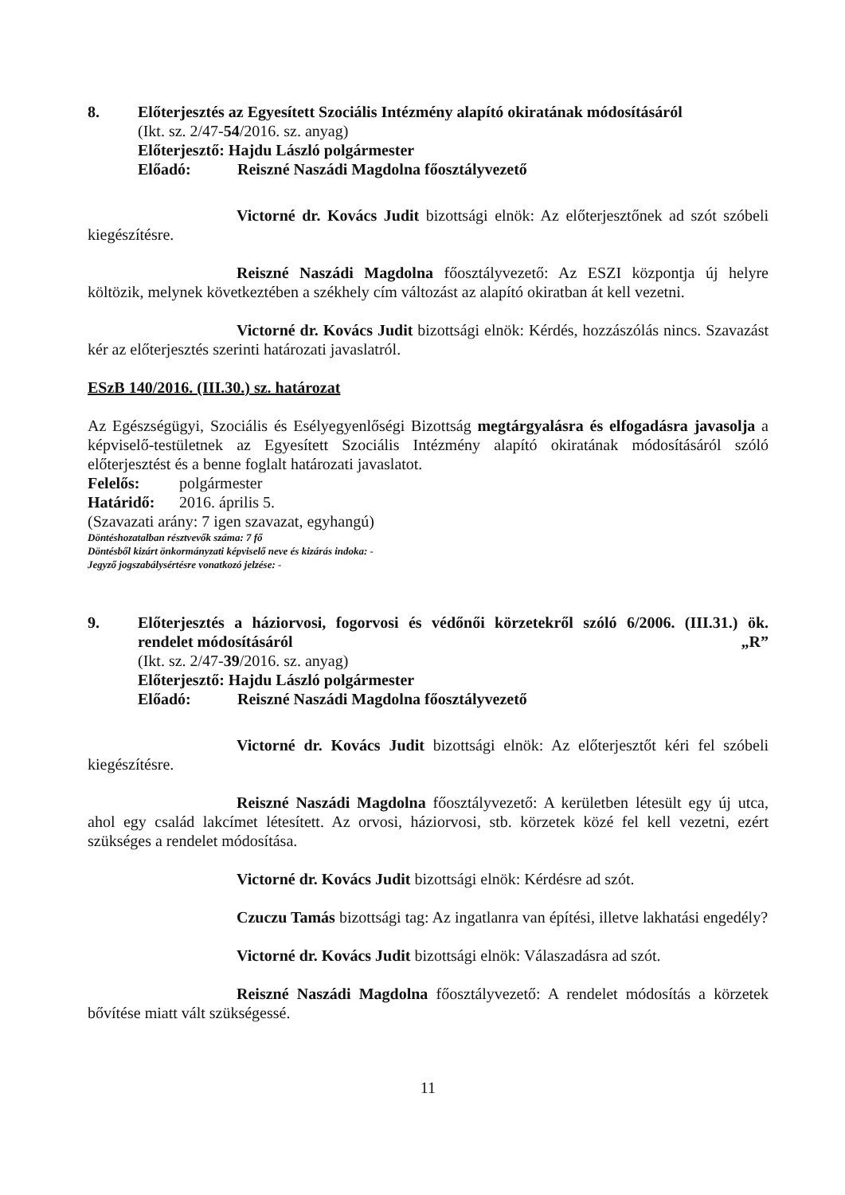8. Előterjesztés az Egyesített Szociális Intézmény alapító okiratának módosításáról
(Ikt. sz. 2/47-54/2016. sz. anyag)
Előterjesztő: Hajdu László polgármester
Előadó: Reiszné Naszádi Magdolna főosztályvezető
Victorné dr. Kovács Judit bizottsági elnök: Az előterjesztőnek ad szót szóbeli kiegészítésre.
Reiszné Naszádi Magdolna főosztályvezető: Az ESZI központja új helyre költözik, melynek következtében a székhely cím változást az alapító okiratban át kell vezetni.
Victorné dr. Kovács Judit bizottsági elnök: Kérdés, hozzászólás nincs. Szavazást kér az előterjesztés szerinti határozati javaslatról.
ESzB 140/2016. (III.30.) sz. határozat
Az Egészségügyi, Szociális és Esélyegyenlőségi Bizottság megtárgyalásra és elfogadásra javasolja a képviselő-testületnek az Egyesített Szociális Intézmény alapító okiratának módosításáról szóló előterjesztést és a benne foglalt határozati javaslatot.
Felelős: polgármester
Határidő: 2016. április 5.
(Szavazati arány: 7 igen szavazat, egyhangú)
Döntéshozatalban résztvevők száma: 7 fő
Döntésből kizárt önkormányzati képviselő neve és kizárás indoka: -
Jegyző jogszabálysértésre vonatkozó jelzése: -
9. Előterjesztés a háziorvosi, fogorvosi és védőnői körzetekről szóló 6/2006. (III.31.) ök. rendelet módosításáról „R”
(Ikt. sz. 2/47-39/2016. sz. anyag)
Előterjesztő: Hajdu László polgármester
Előadó: Reiszné Naszádi Magdolna főosztályvezető
Victorné dr. Kovács Judit bizottsági elnök: Az előterjesztőt kéri fel szóbeli kiegészítésre.
Reiszné Naszádi Magdolna főosztályvezető: A kerületben létesült egy új utca, ahol egy család lakcímet létesített. Az orvosi, háziorvosi, stb. körzetek közé fel kell vezetni, ezért szükséges a rendelet módosítása.
Victorné dr. Kovács Judit bizottsági elnök: Kérdésre ad szót.
Czuczu Tamás bizottsági tag: Az ingatlanra van építési, illetve lakhatási engedély?
Victorné dr. Kovács Judit bizottsági elnök: Válaszadásra ad szót.
Reiszné Naszádi Magdolna főosztályvezető: A rendelet módosítás a körzetek bővítése miatt vált szükségessé.
11